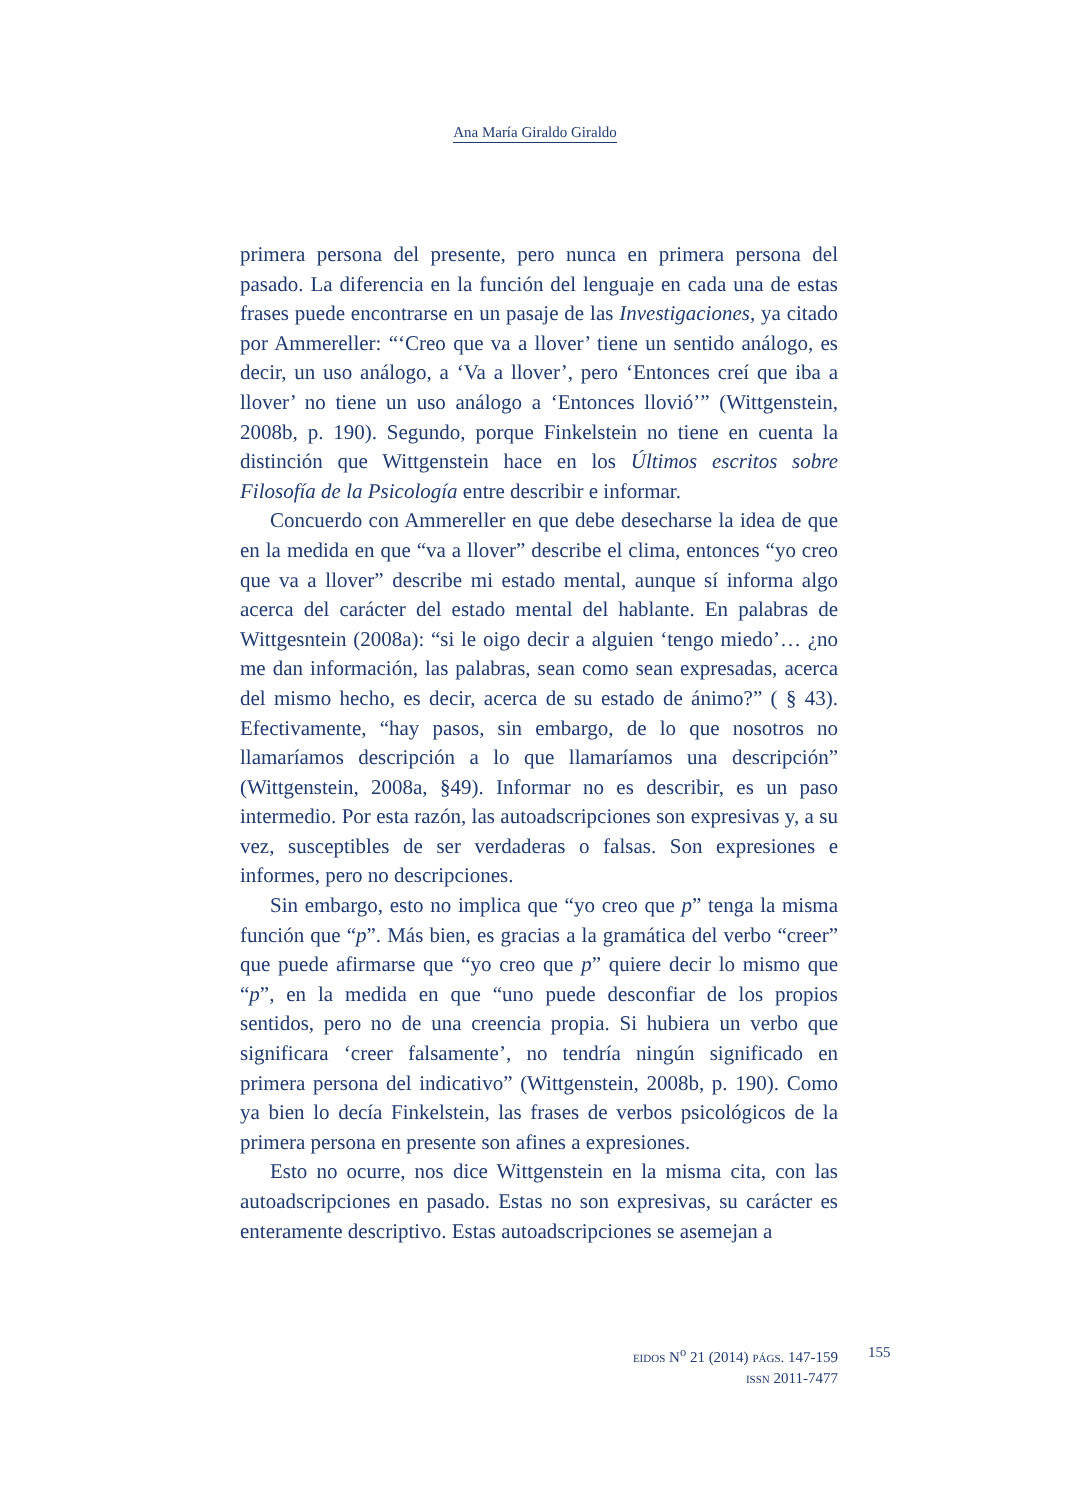Ana María Giraldo Giraldo
primera persona del presente, pero nunca en primera persona del pasado. La diferencia en la función del lenguaje en cada una de estas frases puede encontrarse en un pasaje de las Investigaciones, ya citado por Ammereller: “‘Creo que va a llover’ tiene un sentido análogo, es decir, un uso análogo, a ‘Va a llover’, pero ‘Entonces creí que iba a llover’ no tiene un uso análogo a ‘Entonces llovió’” (Wittgenstein, 2008b, p. 190). Segundo, porque Finkelstein no tiene en cuenta la distinción que Wittgenstein hace en los Últimos escritos sobre Filosofía de la Psicología entre describir e informar.
Concuerdo con Ammereller en que debe desecharse la idea de que en la medida en que “va a llover” describe el clima, entonces “yo creo que va a llover” describe mi estado mental, aunque sí informa algo acerca del carácter del estado mental del hablante. En palabras de Wittgesntein (2008a): “si le oigo decir a alguien ‘tengo miedo’… ¿no me dan información, las palabras, sean como sean expresadas, acerca del mismo hecho, es decir, acerca de su estado de ánimo?” ( § 43). Efectivamente, “hay pasos, sin embargo, de lo que nosotros no llamaríamos descripción a lo que llamaríamos una descripción” (Wittgenstein, 2008a, §49). Informar no es describir, es un paso intermedio. Por esta razón, las autoadscripciones son expresivas y, a su vez, susceptibles de ser verdaderas o falsas. Son expresiones e informes, pero no descripciones.
Sin embargo, esto no implica que “yo creo que p” tenga la misma función que “p”. Más bien, es gracias a la gramática del verbo “creer” que puede afirmarse que “yo creo que p” quiere decir lo mismo que “p”, en la medida en que “uno puede desconfiar de los propios sentidos, pero no de una creencia propia. Si hubiera un verbo que significara ‘creer falsamente’, no tendría ningún significado en primera persona del indicativo” (Wittgenstein, 2008b, p. 190). Como ya bien lo decía Finkelstein, las frases de verbos psicológicos de la primera persona en presente son afines a expresiones.
Esto no ocurre, nos dice Wittgenstein en la misma cita, con las autoadscripciones en pasado. Estas no son expresivas, su carácter es enteramente descriptivo. Estas autoadscripciones se asemejan a
EIDOS N<sup>o</sup> 21 (2014) PÁGS. 147-159
ISSN 2011-7477
155